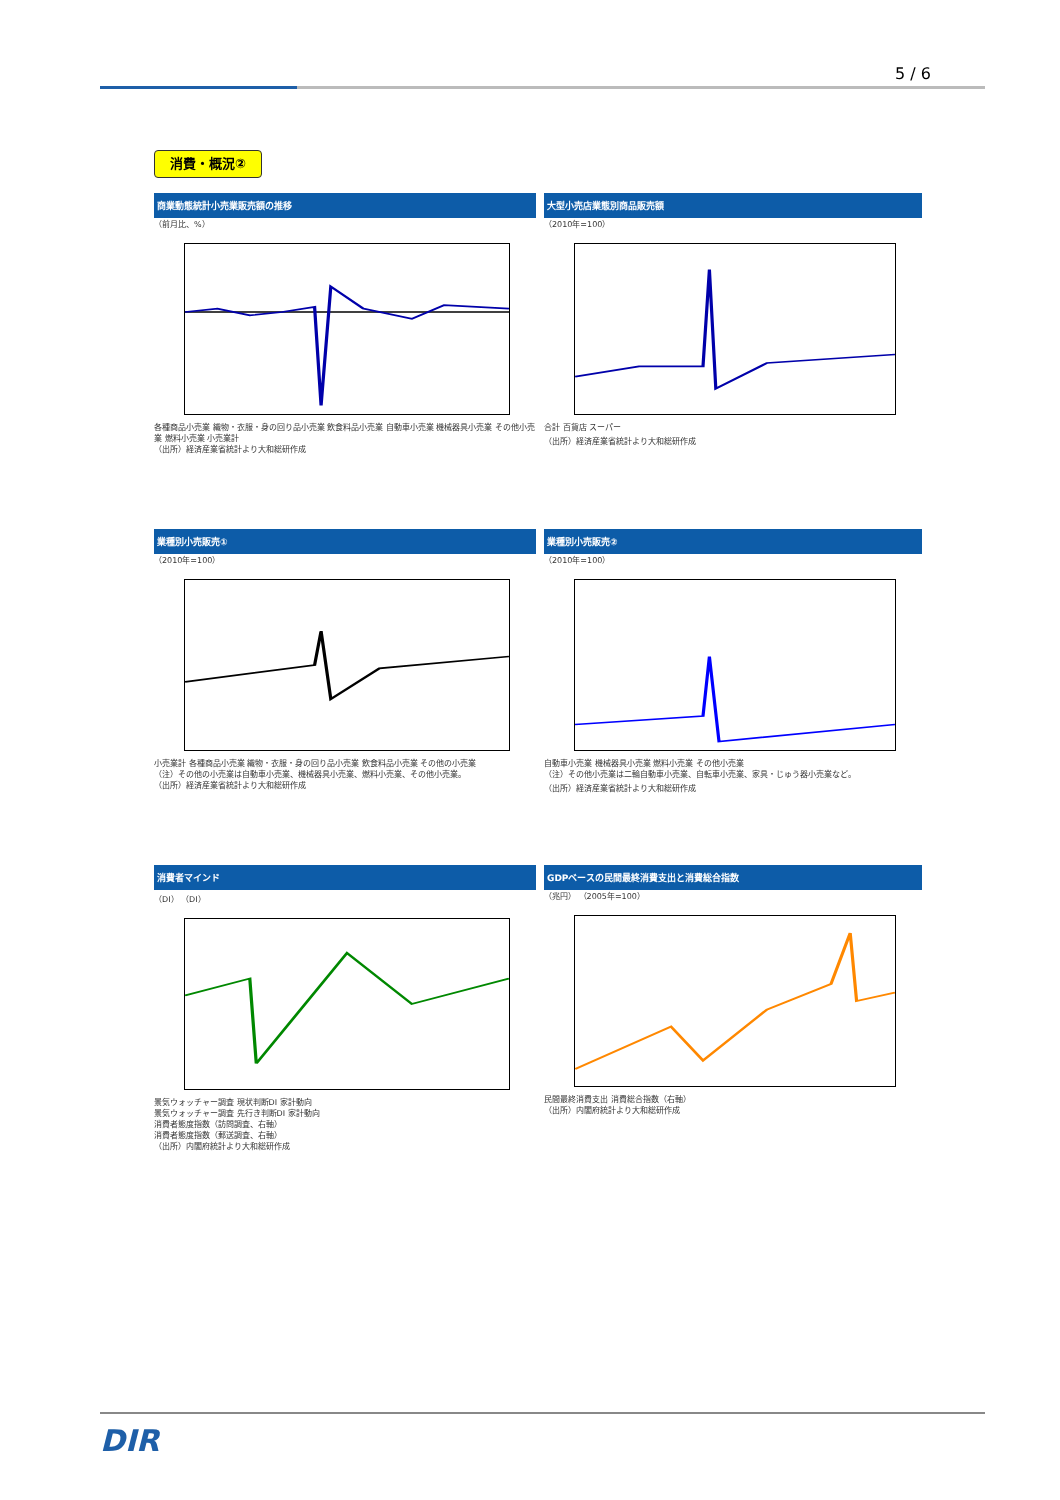5 / 6
消費・概況②
商業動態統計小売業販売額の推移
（前月比、%）
各種商品小売業 織物・衣服・身の回り品小売業 飲食料品小売業 自動車小売業 機械器具小売業 その他小売業 燃料小売業 小売業計
（出所）経済産業省統計より大和総研作成
大型小売店業態別商品販売額
（2010年=100）
合計 百貨店 スーパー
（出所）経済産業省統計より大和総研作成
業種別小売販売①
（2010年=100）
小売業計 各種商品小売業 織物・衣服・身の回り品小売業 飲食料品小売業 その他の小売業
（注）その他の小売業は自動車小売業、機械器具小売業、燃料小売業、その他小売業。
（出所）経済産業省統計より大和総研作成
業種別小売販売②
（2010年=100）
自動車小売業 機械器具小売業 燃料小売業 その他小売業
（注）その他小売業は二輪自動車小売業、自転車小売業、家具・じゅう器小売業など。
（出所）経済産業省統計より大和総研作成
消費者マインド
（DI） （DI）
景気ウォッチャー調査 現状判断DI 家計動向
景気ウォッチャー調査 先行き判断DI 家計動向
消費者態度指数（訪問調査、右軸）
消費者態度指数（郵送調査、右軸）
（出所）内閣府統計より大和総研作成
GDPベースの民間最終消費支出と消費総合指数
（兆円） （2005年=100）
民間最終消費支出 消費総合指数（右軸）
（出所）内閣府統計より大和総研作成
DIR